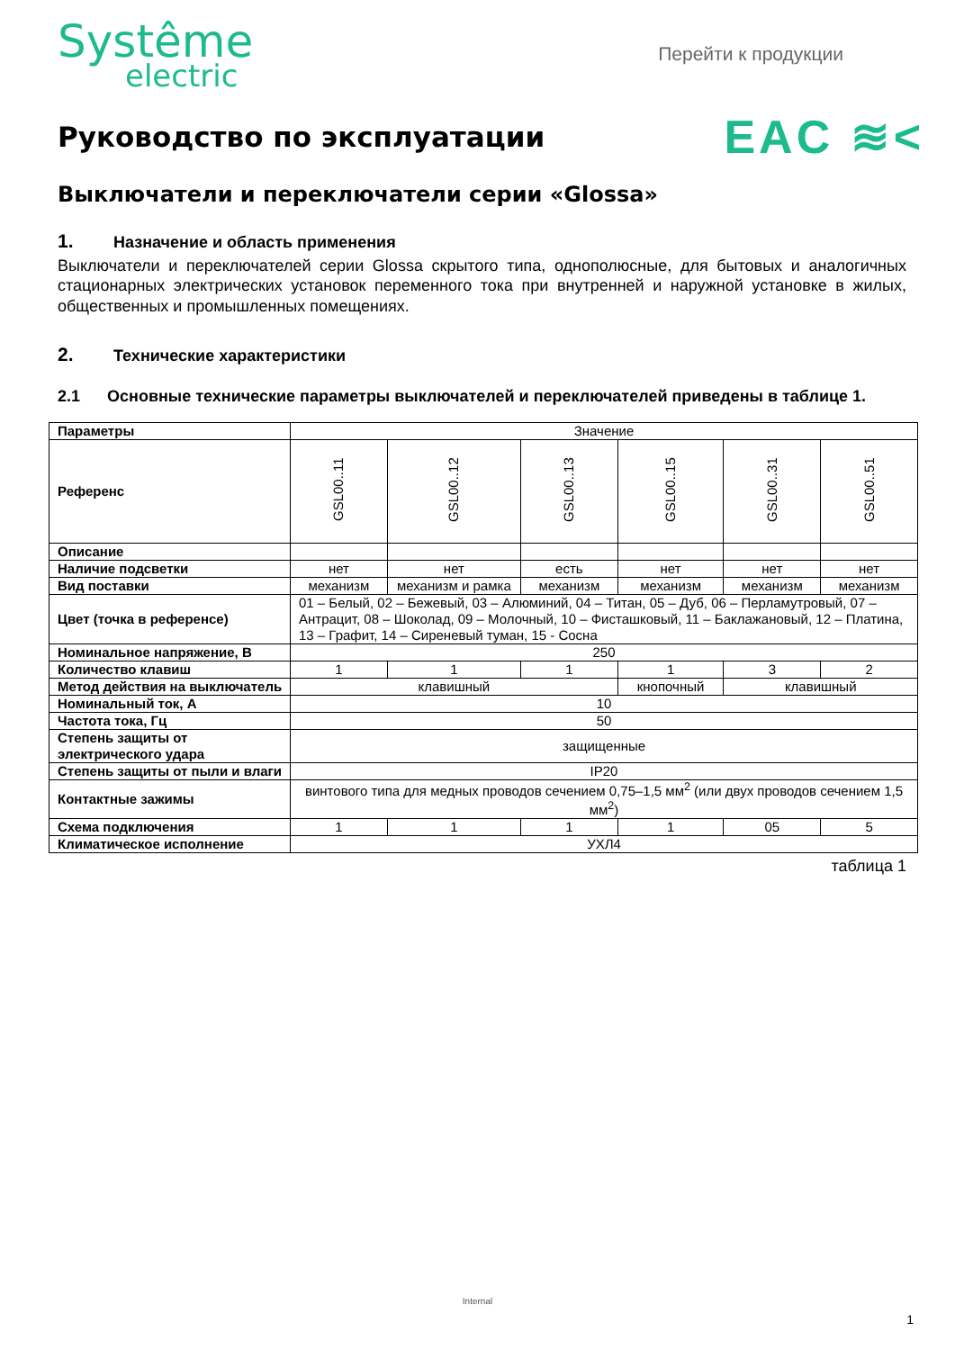Systême
electric
Перейти к продукции
Руководство по эксплуатации
EAC ≋<
Выключатели и переключатели серии «Glossa»
1. Назначение и область применения
Выключатели и переключателей серии Glossa скрытого типа, однополюсные, для бытовых и аналогичных стационарных электрических установок переменного тока при внутренней и наружной установке в жилых, общественных и промышленных помещениях.
2. Технические характеристики
2.1 Основные технические параметры выключателей и переключателей приведены в таблице 1.
| Параметры | Значение | | | | | |
| Референс | GSL00..11 | GSL00..12 | GSL00..13 | GSL00..15 | GSL00..31 | GSL00..51 |
| Описание | | | | | | |
| Наличие подсветки | нет | нет | есть | нет | нет | нет |
| Вид поставки | механизм | механизм и рамка | механизм | механизм | механизм | механизм |
| Цвет (точка в референсе) | 01 – Белый, 02 – Бежевый, 03 – Алюминий, 04 – Титан, 05 – Дуб, 06 – Перламутровый, 07 – Антрацит, 08 – Шоколад, 09 – Молочный, 10 – Фисташковый, 11 – Баклажановый, 12 – Платина, 13 – Графит, 14 – Сиреневый туман, 15 - Сосна | | | | | |
| Номинальное напряжение, В | 250 | | | | | |
| Количество клавиш | 1 | 1 | 1 | 1 | 3 | 2 |
| Метод действия на выключатель | клавишный | | | кнопочный | клавишный | |
| Номинальный ток, А | 10 | | | | | |
| Частота тока, Гц | 50 | | | | | |
| Степень защиты от электрического удара | защищенные | | | | | |
| Степень защиты от пыли и влаги | IP20 | | | | | |
| Контактные зажимы | винтового типа для медных проводов сечением 0,75–1,5 мм<sup>2</sup> (или двух проводов сечением 1,5 мм<sup>2</sup>) | | | | | |
| Схема подключения | 1 | 1 | 1 | 1 | 05 | 5 |
| Климатическое исполнение | УХЛ4 | | | | | |
таблица 1
Internal
1